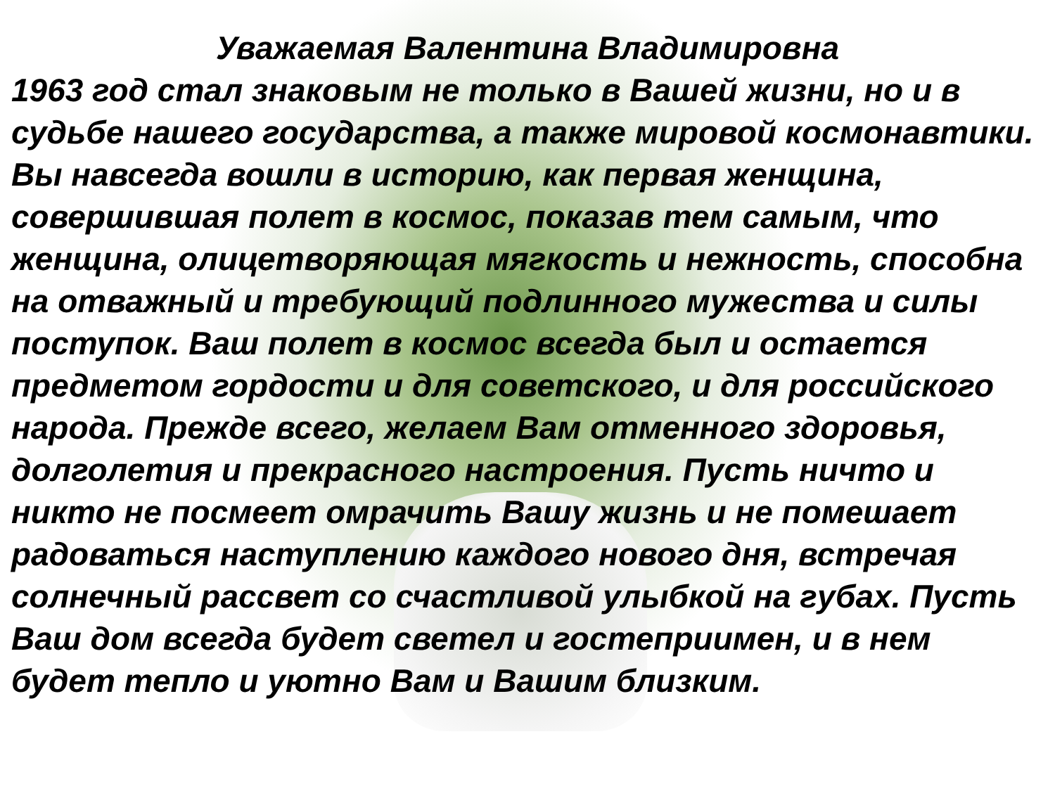Уважаемая Валентина Владимировна
1963 год стал знаковым не только в Вашей жизни, но и в судьбе нашего государства, а также мировой космонавтики. Вы навсегда вошли в историю, как первая женщина, совершившая полет в космос, показав тем самым, что женщина, олицетворяющая мягкость и нежность, способна на отважный и требующий подлинного мужества и силы поступок. Ваш полет в космос всегда был и остается предметом гордости и для советского, и для российского народа. Прежде всего, желаем Вам отменного здоровья, долголетия и прекрасного настроения. Пусть ничто и никто не посмеет омрачить Вашу жизнь и не помешает радоваться наступлению каждого нового дня, встречая солнечный рассвет со счастливой улыбкой на губах. Пусть Ваш дом всегда будет светел и гостеприимен, и в нем будет тепло и уютно Вам и Вашим близким.